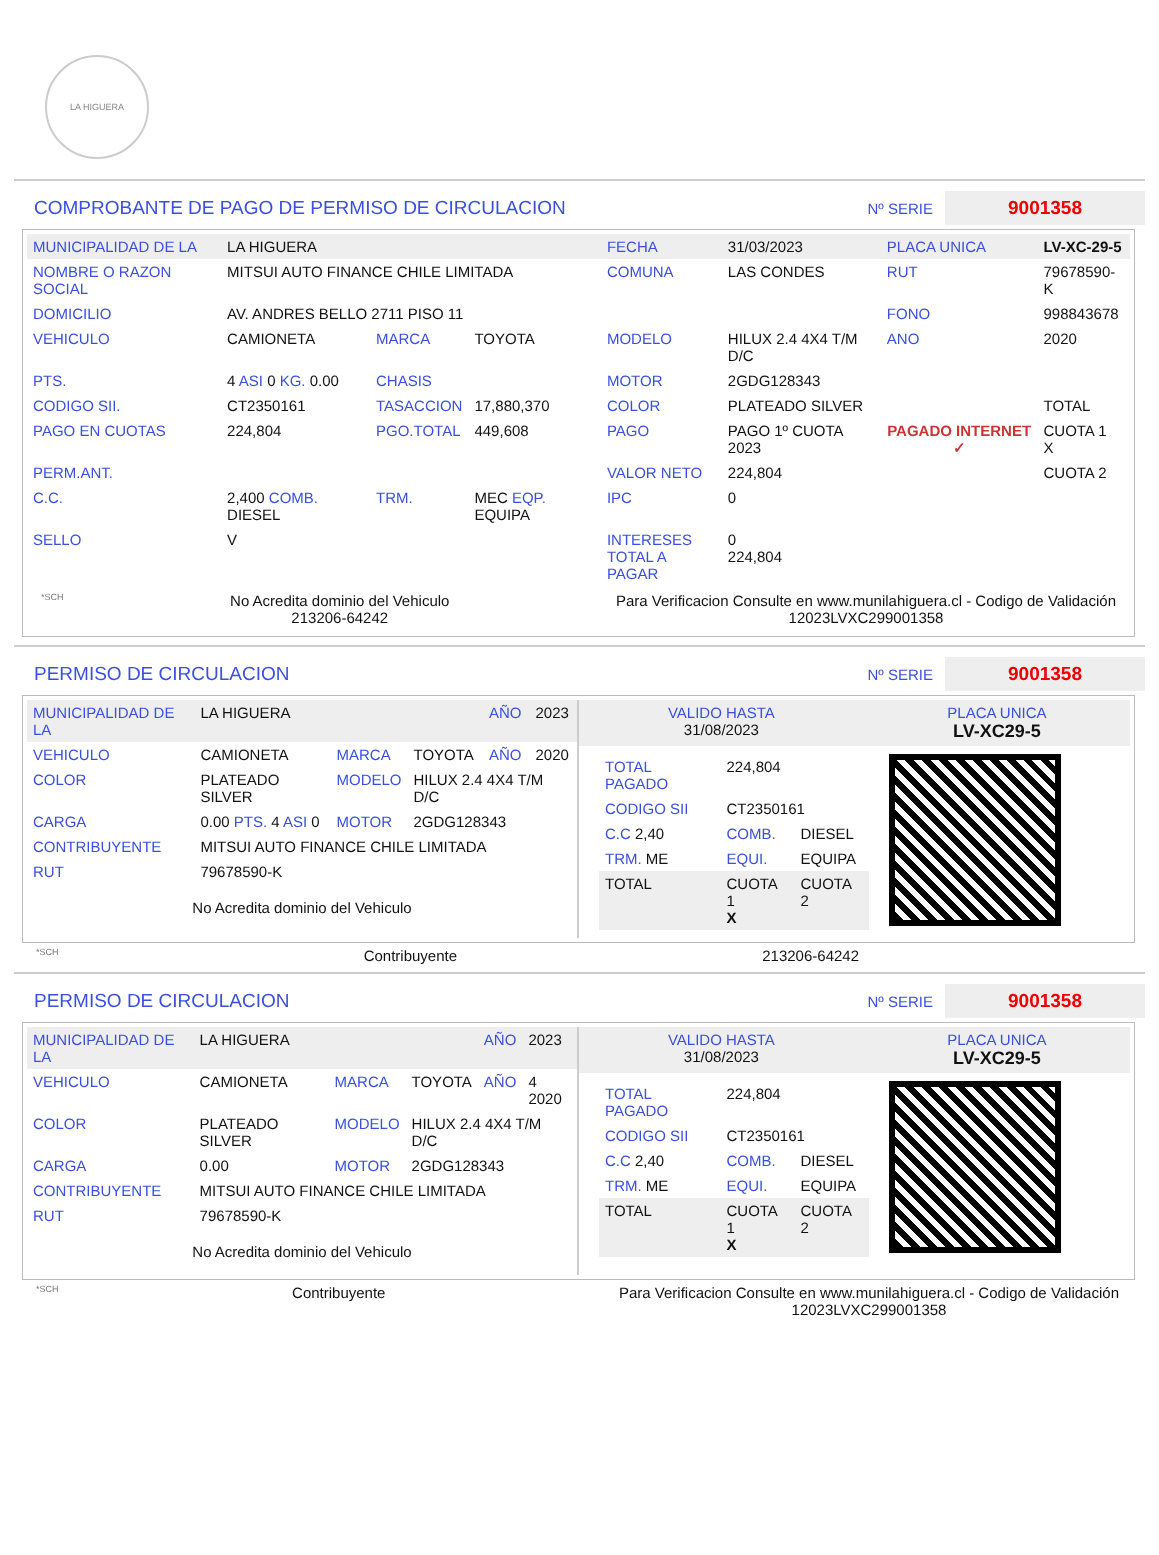LA HIGUERA
COMPROBANTE DE PAGO DE PERMISO DE CIRCULACION
Nº SERIE 9001358
| MUNICIPALIDAD DE LA | LA HIGUERA | | | FECHA | 31/03/2023 | PLACA UNICA | LV-XC-29-5 |
| NOMBRE O RAZON SOCIAL | MITSUI AUTO FINANCE CHILE LIMITADA | | | COMUNA | LAS CONDES | RUT | 79678590-K |
| DOMICILIO | AV. ANDRES BELLO 2711 PISO 11 | | | | | FONO | 998843678 |
| VEHICULO | CAMIONETA | MARCA | TOYOTA | MODELO | HILUX 2.4 4X4 T/M D/C | ANO | 2020 |
| PTS. | 4 ASI 0 KG. 0.00 | CHASIS | | MOTOR | 2GDG128343 | | |
| CODIGO SII. | CT2350161 | TASACCION | 17,880,370 | COLOR | PLATEADO SILVER | | TOTAL |
| PAGO EN CUOTAS | 224,804 | PGO.TOTAL | 449,608 | PAGO | PAGO 1º CUOTA 2023 | PAGADO INTERNET ✓ | CUOTA 1 X |
| PERM.ANT. | | | | VALOR NETO | 224,804 | | CUOTA 2 |
| C.C. | 2,400 COMB. DIESEL | TRM. | MEC EQP. EQUIPA | IPC | 0 | | |
| SELLO | V | | | INTERESES TOTAL A PAGAR | 0 224,804 | | |
*SCH No Acredita dominio del Vehiculo
213206-64242 Para Verificacion Consulte en www.munilahiguera.cl - Codigo de Validación
12023LVXC299001358
PERMISO DE CIRCULACION
Nº SERIE 9001358
| MUNICIPALIDAD DE LA | LA HIGUERA | | | AÑO | 2023 |
| VEHICULO | CAMIONETA | MARCA | TOYOTA | AÑO | 2020 |
| COLOR | PLATEADO SILVER | MODELO | HILUX 2.4 4X4 T/M D/C | | |
| CARGA | 0.00 PTS. 4 ASI 0 | MOTOR | 2GDG128343 | | |
| CONTRIBUYENTE | MITSUI AUTO FINANCE CHILE LIMITADA | | | | |
| RUT | 79678590-K | | | | |
No Acredita dominio del Vehiculo
| VALIDO HASTA 31/08/2023 | PLACA UNICA LV-XC29-5 |
| TOTAL PAGADO | 224,804 | |
| CODIGO SII | CT2350161 | |
| C.C 2,40 | COMB. | DIESEL |
| TRM. ME | EQUI. | EQUIPA |
| TOTAL | CUOTA 1 X | CUOTA 2 |
*SCH Contribuyente 213206-64242
PERMISO DE CIRCULACION
Nº SERIE 9001358
| MUNICIPALIDAD DE LA | LA HIGUERA | | | AÑO | 2023 |
| VEHICULO | CAMIONETA | MARCA | TOYOTA | AÑO | 4 2020 |
| COLOR | PLATEADO SILVER | MODELO | HILUX 2.4 4X4 T/M D/C | | |
| CARGA | 0.00 | MOTOR | 2GDG128343 | | |
| CONTRIBUYENTE | MITSUI AUTO FINANCE CHILE LIMITADA | | | | |
| RUT | 79678590-K | | | | |
No Acredita dominio del Vehiculo
| VALIDO HASTA 31/08/2023 | PLACA UNICA LV-XC29-5 |
| TOTAL PAGADO | 224,804 | |
| CODIGO SII | CT2350161 | |
| C.C 2,40 | COMB. | DIESEL |
| TRM. ME | EQUI. | EQUIPA |
| TOTAL | CUOTA 1 X | CUOTA 2 |
*SCH Contribuyente Para Verificacion Consulte en www.munilahiguera.cl - Codigo de Validación
12023LVXC299001358